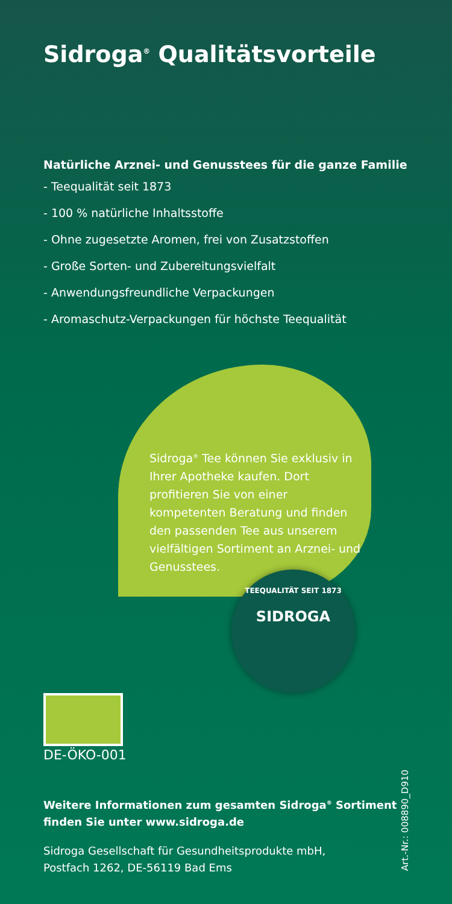Sidroga<sup>®</sup> Qualitätsvorteile
Natürliche Arznei- und Genusstees für die ganze Familie
- Teequalität seit 1873
- 100 % natürliche Inhaltsstoffe
- Ohne zugesetzte Aromen, frei von Zusatzstoffen
- Große Sorten- und Zubereitungsvielfalt
- Anwendungsfreundliche Verpackungen
- Aromaschutz-Verpackungen für höchste Teequalität
Sidroga<sup>®</sup> Tee können Sie exklusiv in Ihrer Apotheke kaufen. Dort profitieren Sie von einer kompetenten Beratung und finden den passenden Tee aus unserem vielfältigen Sortiment an Arznei- und Genusstees.
TEEQUALITÄT SEIT 1873
SIDROGA
DE-ÖKO-001
Weitere Informationen zum gesamten Sidroga<sup>®</sup> Sortiment
finden Sie unter www.sidroga.de
Sidroga Gesellschaft für Gesundheitsprodukte mbH,
Postfach 1262, DE-56119 Bad Ems
Art.-Nr.: 008890_D910